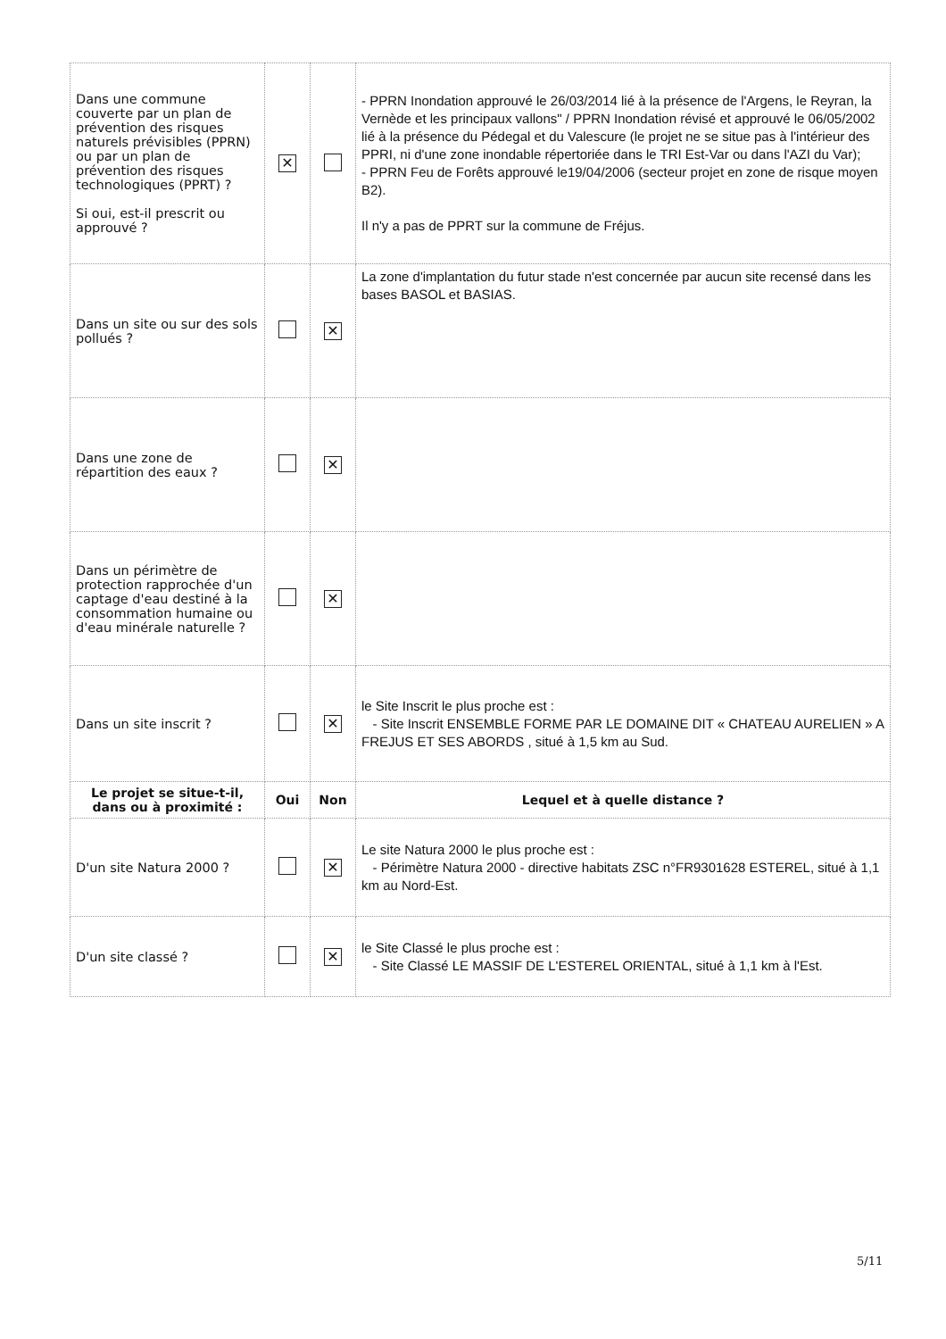| Dans une commune couverte par un plan de prévention des risques naturels prévisibles (PPRN) ou par un plan de prévention des risques technologiques (PPRT) ? Si oui, est-il prescrit ou approuvé ? | ✕ | | - PPRN Inondation approuvé le 26/03/2014 lié à la présence de l'Argens, le Reyran, la Vernède et les principaux vallons" / PPRN Inondation révisé et approuvé le 06/05/2002 lié à la présence du Pédegal et du Valescure (le projet ne se situe pas à l'intérieur des PPRI, ni d'une zone inondable répertoriée dans le TRI Est-Var ou dans l'AZI du Var); - PPRN Feu de Forêts approuvé le19/04/2006 (secteur projet en zone de risque moyen B2). Il n'y a pas de PPRT sur la commune de Fréjus. |
| Dans un site ou sur des sols pollués ? | | ✕ | La zone d'implantation du futur stade n'est concernée par aucun site recensé dans les bases BASOL et BASIAS. |
| Dans une zone de répartition des eaux ? | | ✕ | |
| Dans un périmètre de protection rapprochée d'un captage d'eau destiné à la consommation humaine ou d'eau minérale naturelle ? | | ✕ | |
| Dans un site inscrit ? | | ✕ | le Site Inscrit le plus proche est : - Site Inscrit ENSEMBLE FORME PAR LE DOMAINE DIT « CHATEAU AURELIEN » A FREJUS ET SES ABORDS , situé à 1,5 km au Sud. |
| Le projet se situe-t-il, dans ou à proximité : | Oui | Non | Lequel et à quelle distance ? |
| D'un site Natura 2000 ? | | ✕ | Le site Natura 2000 le plus proche est : - Périmètre Natura 2000 - directive habitats ZSC n°FR9301628 ESTEREL, situé à 1,1 km au Nord-Est. |
| D'un site classé ? | | ✕ | le Site Classé le plus proche est : - Site Classé LE MASSIF DE L'ESTEREL ORIENTAL, situé à 1,1 km à l'Est. |
5/11